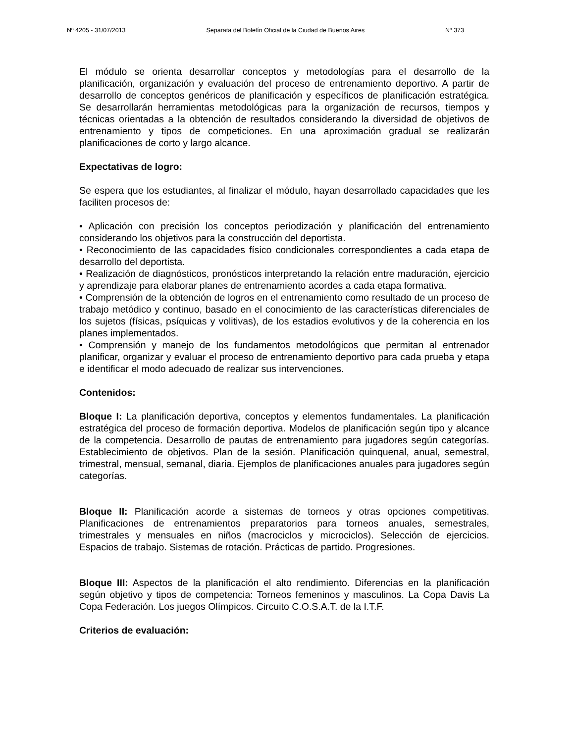Nº 4205 - 31/07/2013 Separata del Boletín Oficial de la Ciudad de Buenos Aires Nº 373
El módulo se orienta desarrollar conceptos y metodologías para el desarrollo de la planificación, organización y evaluación del proceso de entrenamiento deportivo. A partir de desarrollo de conceptos genéricos de planificación y específicos de planificación estratégica. Se desarrollarán herramientas metodológicas para la organización de recursos, tiempos y técnicas orientadas a la obtención de resultados considerando la diversidad de objetivos de entrenamiento y tipos de competiciones. En una aproximación gradual se realizarán planificaciones de corto y largo alcance.
Expectativas de logro:
Se espera que los estudiantes, al finalizar el módulo, hayan desarrollado capacidades que les faciliten procesos de:
• Aplicación con precisión los conceptos periodización y planificación del entrenamiento considerando los objetivos para la construcción del deportista.
• Reconocimiento de las capacidades físico condicionales correspondientes a cada etapa de desarrollo del deportista.
• Realización de diagnósticos, pronósticos interpretando la relación entre maduración, ejercicio y aprendizaje para elaborar planes de entrenamiento acordes a cada etapa formativa.
• Comprensión de la obtención de logros en el entrenamiento como resultado de un proceso de trabajo metódico y continuo, basado en el conocimiento de las características diferenciales de los sujetos (físicas, psíquicas y volitivas), de los estadios evolutivos y de la coherencia en los planes implementados.
• Comprensión y manejo de los fundamentos metodológicos que permitan al entrenador planificar, organizar y evaluar el proceso de entrenamiento deportivo para cada prueba y etapa e identificar el modo adecuado de realizar sus intervenciones.
Contenidos:
Bloque I: La planificación deportiva, conceptos y elementos fundamentales. La planificación estratégica del proceso de formación deportiva. Modelos de planificación según tipo y alcance de la competencia. Desarrollo de pautas de entrenamiento para jugadores según categorías. Establecimiento de objetivos. Plan de la sesión. Planificación quinquenal, anual, semestral, trimestral, mensual, semanal, diaria. Ejemplos de planificaciones anuales para jugadores según categorías.
Bloque II: Planificación acorde a sistemas de torneos y otras opciones competitivas. Planificaciones de entrenamientos preparatorios para torneos anuales, semestrales, trimestrales y mensuales en niños (macrociclos y microciclos). Selección de ejercicios. Espacios de trabajo. Sistemas de rotación. Prácticas de partido. Progresiones.
Bloque III: Aspectos de la planificación el alto rendimiento. Diferencias en la planificación según objetivo y tipos de competencia: Torneos femeninos y masculinos. La Copa Davis La Copa Federación. Los juegos Olímpicos. Circuito C.O.S.A.T. de la I.T.F.
Criterios de evaluación: